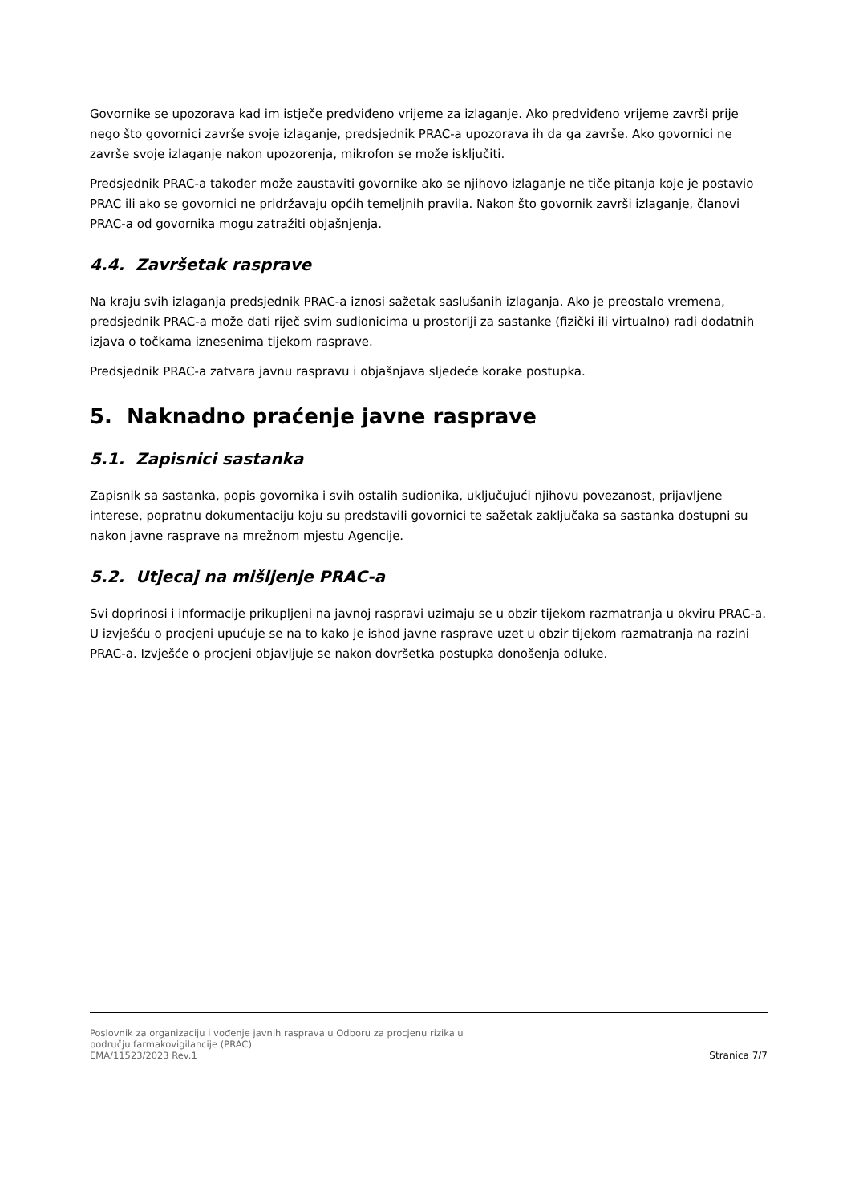Govornike se upozorava kad im istječe predviđeno vrijeme za izlaganje. Ako predviđeno vrijeme završi prije nego što govornici završe svoje izlaganje, predsjednik PRAC-a upozorava ih da ga završe. Ako govornici ne završe svoje izlaganje nakon upozorenja, mikrofon se može isključiti.
Predsjednik PRAC-a također može zaustaviti govornike ako se njihovo izlaganje ne tiče pitanja koje je postavio PRAC ili ako se govornici ne pridržavaju općih temeljnih pravila. Nakon što govornik završi izlaganje, članovi PRAC-a od govornika mogu zatražiti objašnjenja.
4.4. Završetak rasprave
Na kraju svih izlaganja predsjednik PRAC-a iznosi sažetak saslušanih izlaganja. Ako je preostalo vremena, predsjednik PRAC-a može dati riječ svim sudionicima u prostoriji za sastanke (fizički ili virtualno) radi dodatnih izjava o točkama iznesenima tijekom rasprave.
Predsjednik PRAC-a zatvara javnu raspravu i objašnjava sljedeće korake postupka.
5. Naknadno praćenje javne rasprave
5.1. Zapisnici sastanka
Zapisnik sa sastanka, popis govornika i svih ostalih sudionika, uključujući njihovu povezanost, prijavljene interese, popratnu dokumentaciju koju su predstavili govornici te sažetak zaključaka sa sastanka dostupni su nakon javne rasprave na mrežnom mjestu Agencije.
5.2. Utjecaj na mišljenje PRAC-a
Svi doprinosi i informacije prikupljeni na javnoj raspravi uzimaju se u obzir tijekom razmatranja u okviru PRAC-a. U izvješću o procjeni upućuje se na to kako je ishod javne rasprave uzet u obzir tijekom razmatranja na razini PRAC-a. Izvješće o procjeni objavljuje se nakon dovršetka postupka donošenja odluke.
Poslovnik za organizaciju i vođenje javnih rasprava u Odboru za procjenu rizika u
području farmakovigilancije (PRAC)
EMA/11523/2023 Rev.1
Stranica 7/7